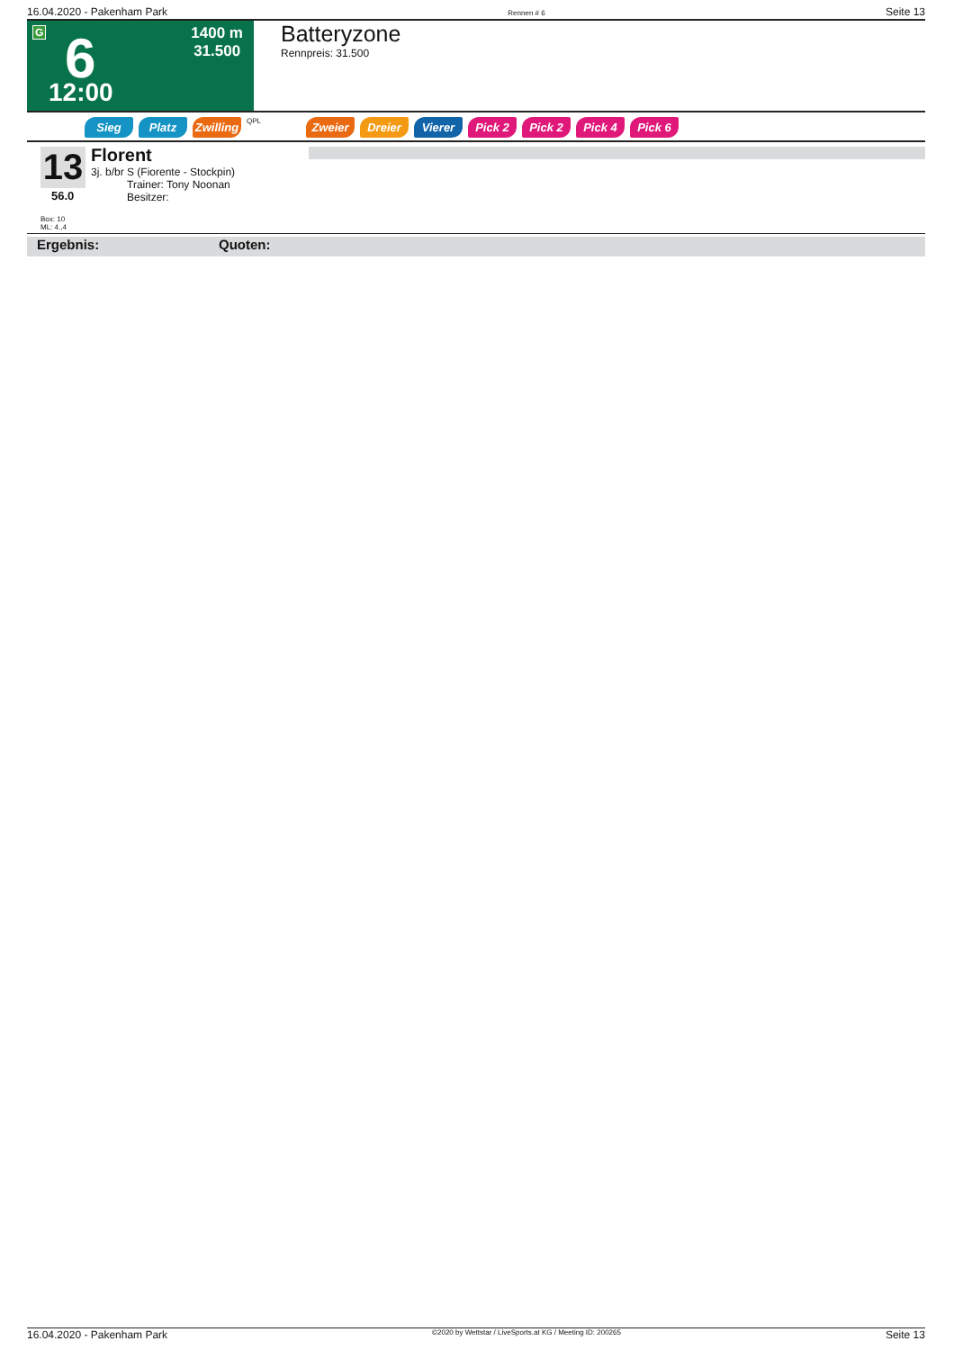16.04.2020 - Pakenham Park Rennen # 6 Seite 13
G 6 1400 m
31.500
12:00
Batteryzone
Rennpreis: 31.500
Sieg Platz Zwilling QPL Zweier Dreier Vierer Pick 2 Pick 2 Pick 4 Pick 6
13
56.0
Florent
3j. b/br S (Fiorente - Stockpin)
Trainer: Tony Noonan
Besitzer:
Box: 10
ML: 4.,4
Ergebnis: Quoten:
16.04.2020 - Pakenham Park ©2020 by Wettstar / LiveSports.at KG / Meeting ID: 200265 Seite 13